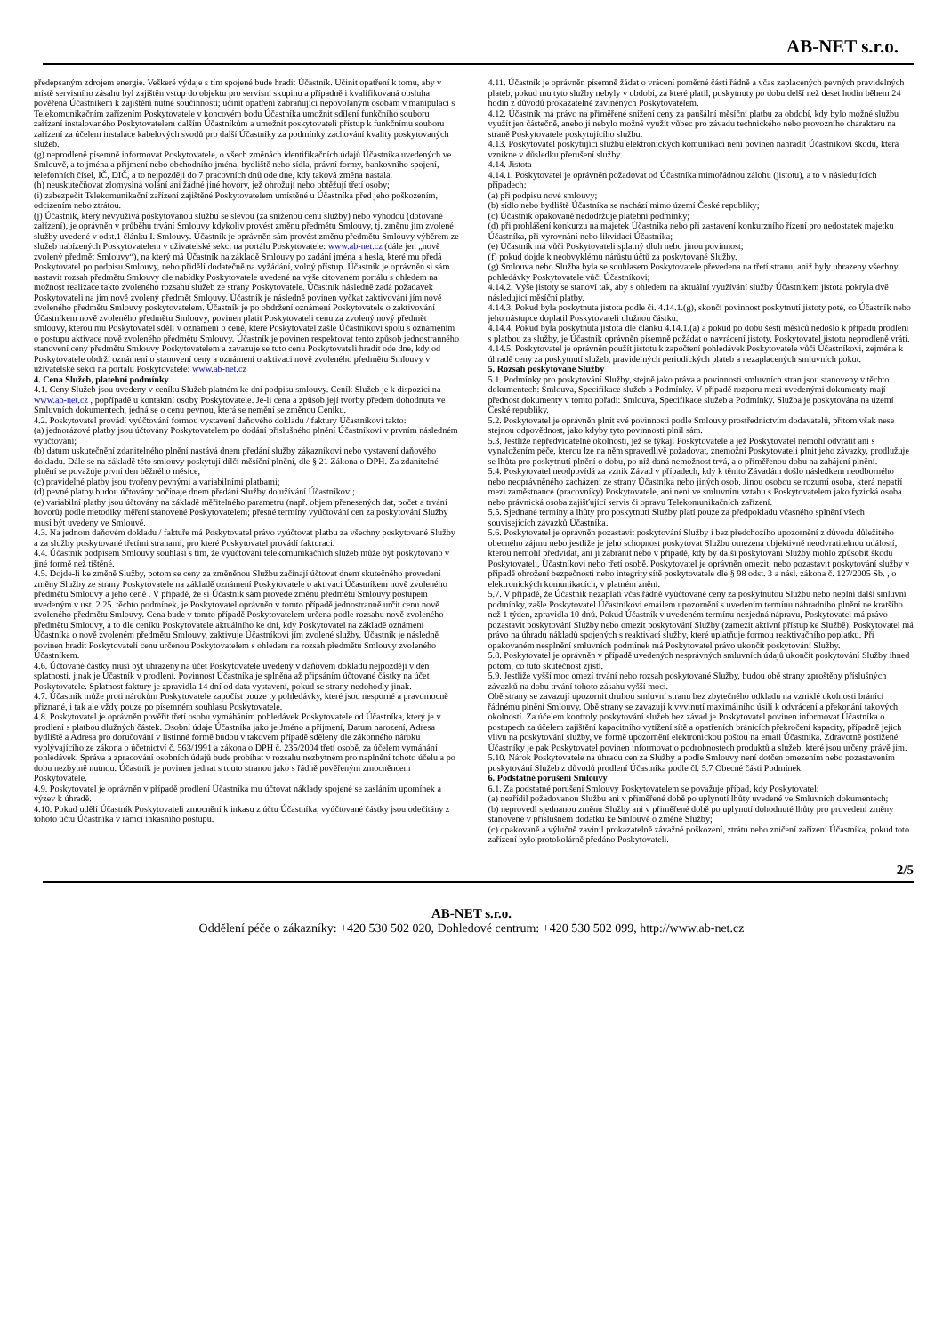AB-NET s.r.o.
předepsaným zdrojem energie. Veškeré výdaje s tím spojené bude hradit Účastník. Učinit opatření k tomu, aby v místě servisního zásahu byl zajištěn vstup do objektu pro servisní skupinu a případně i kvalifikovaná obsluha pověřená Účastníkem k zajištění nutné součinnosti; učinit opatření zabraňující nepovolaným osobám v manipulaci s Telekomunikačním zařízením Poskytovatele v koncovém bodu Účastníka umožnit sdílení funkčního souboru zařízení instalovaného Poskytovatelem dalším Účastníkům a umožnit poskytovateli přístup k funkčnímu souboru zařízení za účelem instalace kabelových svodů pro další Účastníky za podmínky zachování kvality poskytovaných služeb.
(g) neprodleně písemně informovat Poskytovatele, o všech změnách identifikačních údajů Účastníka uvedených ve Smlouvě, a to jména a příjmení nebo obchodního jména, bydliště nebo sídla, právní formy, bankovního spojení, telefonních čísel, IČ, DIČ, a to nejpozději do 7 pracovních dnů ode dne, kdy taková změna nastala.
(h) neuskutečňovat zlomyslná volání ani žádné jiné hovory, jež ohrožují nebo obtěžují třetí osoby;
(i) zabezpečit Telekomunikační zařízení zajištěné Poskytovatelem umístěné u Účastníka před jeho poškozením, odcizením nebo ztrátou.
(j) Účastník, který nevyužívá poskytovanou službu se slevou (za sníženou cenu služby) nebo výhodou (dotované zařízení), je oprávněn v průběhu trvání Smlouvy kdykoliv provést změnu předmětu Smlouvy, tj. změnu jím zvolené služby uvedené v odst.1 článku I. Smlouvy. Účastník je oprávněn sám provést změnu předmětu Smlouvy výběrem ze služeb nabízených Poskytovatelem v uživatelské sekci na portálu Poskytovatele: www.ab-net.cz (dále jen „nově zvolený předmět Smlouvy“), na který má Účastník na základě Smlouvy po zadání jména a hesla, které mu předá Poskytovatel po podpisu Smlouvy, nebo přidělí dodatečně na vyžádání, volný přístup. Účastník je oprávněn si sám nastavit rozsah předmětu Smlouvy dle nabídky Poskytovatele uvedené na výše citovaném portálu s ohledem na možnost realizace takto zvoleného rozsahu služeb ze strany Poskytovatele. Účastník následně zadá požadavek Poskytovateli na jím nově zvolený předmět Smlouvy. Účastník je následně povinen vyčkat zaktivování jím nově zvoleného předmětu Smlouvy poskytovatelem. Účastník je po obdržení oznámení Poskytovatele o zaktivování Účastníkem nově zvoleného předmětu Smlouvy, povinen platit Poskytovateli cenu za zvolený nový předmět smlouvy, kterou mu Poskytovatel sdělí v oznámení o ceně, které Poskytovatel zašle Účastníkovi spolu s oznámením o postupu aktivace nově zvoleného předmětu Smlouvy. Účastník je povinen respektovat tento způsob jednostranného stanovení ceny předmětu Smlouvy Poskytovatelem a zavazuje se tuto cenu Poskytovateli hradit ode dne, kdy od Poskytovatele obdrží oznámení o stanovení ceny a oznámení o aktivaci nově zvoleného předmětu Smlouvy v uživatelské sekci na portálu Poskytovatele: www.ab-net.cz
4. Cena Služeb, platební podmínky
4.1. Ceny Služeb jsou uvedeny v ceníku Služeb platném ke dni podpisu smlouvy. Ceník Služeb je k dispozici na www.ab-net.cz , popřípadě u kontaktní osoby Poskytovatele. Je-li cena a způsob její tvorby předem dohodnuta ve Smluvních dokumentech, jedná se o cenu pevnou, která se nemění se změnou Ceníku.
4.2. Poskytovatel provádí vyúčtování formou vystavení daňového dokladu / faktury Účastníkovi takto:
(a) jednorázové platby jsou účtovány Poskytovatelem po dodání příslušného plnění Účastníkovi v prvním následném vyúčtování;
(b) datum uskutečnění zdanitelného plnění nastává dnem předání služby zákazníkovi nebo vystavení daňového dokladu. Dále se na základě této smlouvy poskytují dílčí měsíční plnění, dle § 21 Zákona o DPH. Za zdanitelné plnění se považuje první den běžného měsíce,
(c) pravidelné platby jsou tvořeny pevnými a variabilními platbami;
(d) pevné platby budou účtovány počínaje dnem předání Služby do užívání Účastníkovi;
(e) variabilní platby jsou účtovány na základě měřitelného parametru (např. objem přenesených dat, počet a trvání hovorů) podle metodiky měření stanovené Poskytovatelem; přesné termíny vyúčtování cen za poskytování Služby musí být uvedeny ve Smlouvě.
4.3. Na jednom daňovém dokladu / faktuře má Poskytovatel právo vyúčtovat platbu za všechny poskytované Služby a za služby poskytované třetími stranami, pro které Poskytovatel provádí fakturaci.
4.4. Účastník podpisem Smlouvy souhlasí s tím, že vyúčtování telekomunikačních služeb může být poskytováno v jiné formě než tištěné.
4.5. Dojde-li ke změně Služby, potom se ceny za změněnou Službu začínají účtovat dnem skutečného provedení změny Služby ze strany Poskytovatele na základě oznámení Poskytovatele o aktivaci Účastníkem nově zvoleného předmětu Smlouvy a jeho ceně . V případě, že si Účastník sám provede změnu předmětu Smlouvy postupem uvedeným v ust. 2.25. těchto podmínek, je Poskytovatel oprávněn v tomto případě jednostranně určit cenu nově zvoleného předmětu Smlouvy. Cena bude v tomto případě Poskytovatelem určena podle rozsahu nově zvoleného předmětu Smlouvy, a to dle ceníku Poskytovatele aktuálního ke dni, kdy Poskytovatel na základě oznámení Účastníka o nově zvoleném předmětu Smlouvy, zaktivuje Účastníkovi jím zvolené služby. Účastník je následně povinen hradit Poskytovateli cenu určenou Poskytovatelem s ohledem na rozsah předmětu Smlouvy zvoleného Účastníkem.
4.6. Účtované částky musí být uhrazeny na účet Poskytovatele uvedený v daňovém dokladu nejpozději v den splatnosti, jinak je Účastník v prodlení. Povinnost Účastníka je splněna až připsáním účtované částky na účet Poskytovatele. Splatnost faktury je zpravidla 14 dní od data vystavení, pokud se strany nedohodly jinak.
4.7. Účastník může proti nárokům Poskytovatele započíst pouze ty pohledávky, které jsou nesporné a pravomocně přiznané, i tak ale vždy pouze po písemném souhlasu Poskytovatele.
4.8. Poskytovatel je oprávněn pověřit třetí osobu vymáháním pohledávek Poskytovatele od Účastníka, který je v prodlení s platbou dlužných částek. Osobní údaje Účastníka jako je Jméno a příjmení, Datum narození, Adresa bydliště a Adresa pro doručování v listinné formě budou v takovém případě sděleny dle zákonného nároku vyplývajícího ze zákona o účetnictví č. 563/1991 a zákona o DPH č. 235/2004 třetí osobě, za účelem vymáhání pohledávek. Správa a zpracování osobních údajů bude probíhat v rozsahu nezbytném pro naplnění tohoto účelu a po dobu nezbytně nutnou. Účastník je povinen jednat s touto stranou jako s řádně pověřeným zmocněncem Poskytovatele.
4.9. Poskytovatel je oprávněn v případě prodlení Účastníka mu účtovat náklady spojené se zasláním upomínek a výzev k úhradě.
4.10. Pokud udělí Účastník Poskytovateli zmocnění k inkasu z účtu Účastníka, vyúčtované částky jsou odečítány z tohoto účtu Účastníka v rámci inkasního postupu.
4.11. Účastník je oprávněn písemně žádat o vrácení poměrné části řádně a včas zaplacených pevných pravidelných plateb, pokud mu tyto služby nebyly v období, za které platil, poskytnuty po dobu delší než deset hodin během 24 hodin z důvodů prokazatelně zaviněných Poskytovatelem.
4.12. Účastník má právo na přiměřené snížení ceny za paušální měsíční platbu za období, kdy bylo možné službu využít jen částečně, anebo ji nebylo možné využít vůbec pro závadu technického nebo provozního charakteru na straně Poskytovatele poskytujícího službu.
4.13. Poskytovatel poskytující službu elektronických komunikací není povinen nahradit Účastníkovi škodu, která vznikne v důsledku přerušení služby.
4.14. Jistota
4.14.1. Poskytovatel je oprávněn požadovat od Účastníka mimořádnou zálohu (jistotu), a to v následujících případech:
(a) při podpisu nové smlouvy;
(b) sídlo nebo bydliště Účastníka se nachází mimo území České republiky;
(c) Účastník opakovaně nedodržuje platební podmínky;
(d) při prohlášení konkurzu na majetek Účastníka nebo při zastavení konkurzního řízení pro nedostatek majetku Účastníka, při vyrovnání nebo likvidaci Účastníka;
(e) Účastník má vůči Poskytovateli splatný dluh nebo jinou povinnost;
(f) pokud dojde k neobvyklému nárůstu účtů za poskytované Služby.
(g) Smlouva nebo Služba byla se souhlasem Poskytovatele převedena na třetí stranu, aniž byly uhrazeny všechny pohledávky Poskytovatele vůči Účastníkovi;
4.14.2. Výše jistoty se stanoví tak, aby s ohledem na aktuální využívání služby Účastníkem jistota pokryla dvě následující měsíční platby.
4.14.3. Pokud byla poskytnuta jistota podle či. 4.14.1.(g), skončí povinnost poskytnutí jistoty poté, co Účastník nebo jeho nástupce doplatil Poskytovateli dlužnou částku.
4.14.4. Pokud byla poskytnuta jistota dle článku 4.14.1.(a) a pokud po dobu šesti měsíců nedošlo k případu prodlení s platbou za služby, je Účastník oprávněn písemně požádat o navrácení jistoty. Poskytovatel jistotu neprodleně vrátí.
4.14.5. Poskytovatel je oprávněn použít jistotu k započtení pohledávek Poskytovatele vůči Účastníkovi, zejména k úhradě ceny za poskytnutí služeb, pravidelných periodických plateb a nezaplacených smluvních pokut.
5. Rozsah poskytované Služby
5.1. Podmínky pro poskytování Služby, stejně jako práva a povinnosti smluvních stran jsou stanoveny v těchto dokumentech: Smlouva, Specifikace služeb a Podmínky. V případě rozporu mezi uvedenými dokumenty mají přednost dokumenty v tomto pořadí: Smlouva, Specifikace služeb a Podmínky. Služba je poskytována na území České republiky.
5.2. Poskytovatel je oprávněn plnit své povinnosti podle Smlouvy prostřednictvím dodavatelů, přitom však nese stejnou odpovědnost, jako kdyby tyto povinnosti plnil sám.
5.3. Jestliže nepředvídatelné okolnosti, jež se týkají Poskytovatele a jež Poskytovatel nemohl odvrátit ani s vynaložením péče, kterou lze na něm spravedlivě požadovat, znemožní Poskytovateli plnit jeho závazky, prodlužuje se lhůta pro poskytnutí plnění o dobu, po níž daná nemožnost trvá, a o přiměřenou dobu na zahájení plnění.
5.4. Poskytovatel neodpovídá za vznik Závad v případech, kdy k těmto Závadám došlo následkem neodborného nebo neoprávněného zacházení ze strany Účastníka nebo jiných osob. Jinou osobou se rozumí osoba, která nepatří mezi zaměstnance (pracovníky) Poskytovatele, ani není ve smluvním vztahu s Poskytovatelem jako fyzická osoba nebo právnická osoba zajišťující servis či opravu Telekomunikačních zařízení.
5.5. Sjednané termíny a lhůty pro poskytnutí Služby platí pouze za předpokladu včasného splnění všech souvisejících závazků Účastníka.
5.6. Poskytovatel je oprávněn pozastavit poskytování Služby i bez předchozího upozornění z důvodu důležitého obecného zájmu nebo jestliže je jeho schopnost poskytovat Službu omezena objektivně neodvratitelnou událostí, kterou nemohl předvídat, ani jí zabránit nebo v případě, kdy by další poskytování Služby mohlo způsobit škodu Poskytovateli, Účastníkovi nebo třetí osobě. Poskytovatel je oprávněn omezit, nebo pozastavit poskytování služby v případě ohrožení bezpečnosti nebo integrity sítě poskytovatele dle § 98 odst. 3 a násl. zákona č. 127/2005 Sb. , o elektronických komunikacích, v platném znění.
5.7. V případě, že Účastník nezaplatí včas řádně vyúčtované ceny za poskytnutou Službu nebo neplní další smluvní podmínky, zašle Poskytovatel Účastníkovi emailem upozornění s uvedením termínu náhradního plnění ne kratšího než 1 týden, zpravidla 10 dnů. Pokud Účastník v uvedeném termínu nezjedná nápravu, Poskytovatel má právo pozastavit poskytování Služby nebo omezit poskytování Služby (zamezit aktivní přístup ke Službě). Poskytovatel má právo na úhradu nákladů spojených s reaktivací služby, které uplatňuje formou reaktivačního poplatku. Při opakovaném nesplnění smluvních podmínek má Poskytovatel právo ukončit poskytování Služby.
5.8. Poskytovatel je oprávněn v případě uvedených nesprávných smluvních údajů ukončit poskytování Služby ihned potom, co tuto skutečnost zjistí.
5.9. Jestliže vyšší moc omezí trvání nebo rozsah poskytované Služby, budou obě strany zproštěny příslušných závazků na dobu trvání tohoto zásahu vyšší moci.
Obě strany se zavazují upozornit druhou smluvní stranu bez zbytečného odkladu na vzniklé okolnosti bránící řádnému plnění Smlouvy. Obě strany se zavazují k vyvinutí maximálního úsilí k odvrácení a překonání takových okolností. Za účelem kontroly poskytování služeb bez závad je Poskytovatel povinen informovat Účastníka o postupech za účelem zajištění kapacitního vytížení sítě a opatřeních bránících překročení kapacity, případně jejich vlivu na poskytování služby, ve formě upozornění elektronickou poštou na email Účastníka. Zdravotně postižené Účastníky je pak Poskytovatel povinen informovat o podrobnostech produktů a služeb, které jsou určeny právě jim.
5.10. Nárok Poskytovatele na úhradu cen za Služby a podle Smlouvy není dotčen omezením nebo pozastavením poskytování Služeb z důvodů prodlení Účastníka podle čl. 5.7 Obecné části Podmínek.
6. Podstatné porušení Smlouvy
6.1. Za podstatné porušení Smlouvy Poskytovatelem se považuje případ, kdy Poskytovatel:
(a) nezřídil požadovanou Službu ani v přiměřené době po uplynutí lhůty uvedené ve Smluvních dokumentech;
(b) neprovedl sjednanou změnu Služby ani v přiměřené době po uplynutí dohodnuté lhůty pro provedení změny stanovené v příslušném dodatku ke Smlouvě o změně Služby;
(c) opakovaně a výlučně zavinil prokazatelně závažné poškození, ztrátu nebo zničení zařízení Účastníka, pokud toto zařízení bylo protokolárně předáno Poskytovateli.
2/5
AB-NET s.r.o.
Oddělení péče o zákazníky: +420 530 502 020, Dohledové centrum: +420 530 502 099, http://www.ab-net.cz